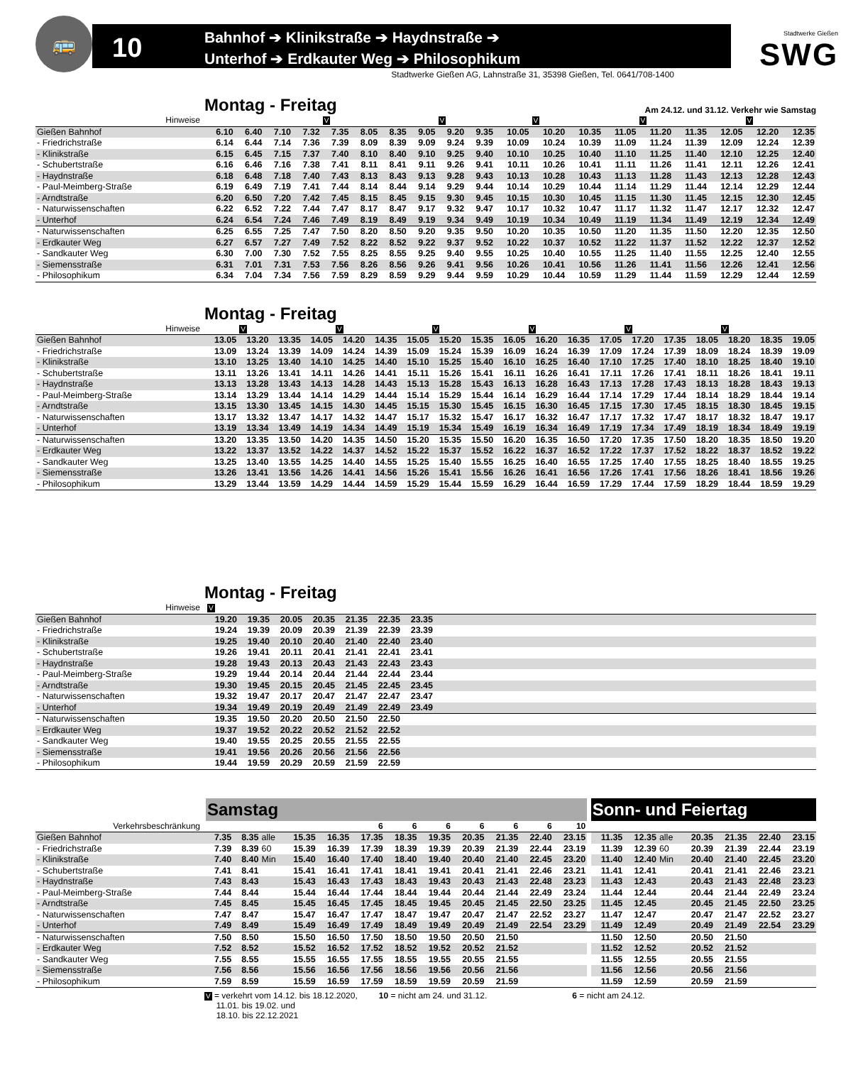🚌
10
Bahnhof ➔ Klinikstraße ➔ Haydnstraße ➔
Unterhof ➔ Erdkauter Weg ➔ Philosophikum
Stadtwerke Gießen
SWG
Stadtwerke Gießen AG, Lahnstraße 31, 35398 Gießen, Tel. 0641/708-1400
Montag - Freitag
Am 24.12. und 31.12. Verkehr wie Samstag
| Hinweise | | | | | V | | | | V | | | V | | | V | | | V | |
| Gießen Bahnhof | 6.10 | 6.40 | 7.10 | 7.32 | 7.35 | 8.05 | 8.35 | 9.05 | 9.20 | 9.35 | 10.05 | 10.20 | 10.35 | 11.05 | 11.20 | 11.35 | 12.05 | 12.20 | 12.35 |
| - Friedrichstraße | 6.14 | 6.44 | 7.14 | 7.36 | 7.39 | 8.09 | 8.39 | 9.09 | 9.24 | 9.39 | 10.09 | 10.24 | 10.39 | 11.09 | 11.24 | 11.39 | 12.09 | 12.24 | 12.39 |
| - Klinikstraße | 6.15 | 6.45 | 7.15 | 7.37 | 7.40 | 8.10 | 8.40 | 9.10 | 9.25 | 9.40 | 10.10 | 10.25 | 10.40 | 11.10 | 11.25 | 11.40 | 12.10 | 12.25 | 12.40 |
| - Schubertstraße | 6.16 | 6.46 | 7.16 | 7.38 | 7.41 | 8.11 | 8.41 | 9.11 | 9.26 | 9.41 | 10.11 | 10.26 | 10.41 | 11.11 | 11.26 | 11.41 | 12.11 | 12.26 | 12.41 |
| - Haydnstraße | 6.18 | 6.48 | 7.18 | 7.40 | 7.43 | 8.13 | 8.43 | 9.13 | 9.28 | 9.43 | 10.13 | 10.28 | 10.43 | 11.13 | 11.28 | 11.43 | 12.13 | 12.28 | 12.43 |
| - Paul-Meimberg-Straße | 6.19 | 6.49 | 7.19 | 7.41 | 7.44 | 8.14 | 8.44 | 9.14 | 9.29 | 9.44 | 10.14 | 10.29 | 10.44 | 11.14 | 11.29 | 11.44 | 12.14 | 12.29 | 12.44 |
| - Arndtstraße | 6.20 | 6.50 | 7.20 | 7.42 | 7.45 | 8.15 | 8.45 | 9.15 | 9.30 | 9.45 | 10.15 | 10.30 | 10.45 | 11.15 | 11.30 | 11.45 | 12.15 | 12.30 | 12.45 |
| - Naturwissenschaften | 6.22 | 6.52 | 7.22 | 7.44 | 7.47 | 8.17 | 8.47 | 9.17 | 9.32 | 9.47 | 10.17 | 10.32 | 10.47 | 11.17 | 11.32 | 11.47 | 12.17 | 12.32 | 12.47 |
| - Unterhof | 6.24 | 6.54 | 7.24 | 7.46 | 7.49 | 8.19 | 8.49 | 9.19 | 9.34 | 9.49 | 10.19 | 10.34 | 10.49 | 11.19 | 11.34 | 11.49 | 12.19 | 12.34 | 12.49 |
| - Naturwissenschaften | 6.25 | 6.55 | 7.25 | 7.47 | 7.50 | 8.20 | 8.50 | 9.20 | 9.35 | 9.50 | 10.20 | 10.35 | 10.50 | 11.20 | 11.35 | 11.50 | 12.20 | 12.35 | 12.50 |
| - Erdkauter Weg | 6.27 | 6.57 | 7.27 | 7.49 | 7.52 | 8.22 | 8.52 | 9.22 | 9.37 | 9.52 | 10.22 | 10.37 | 10.52 | 11.22 | 11.37 | 11.52 | 12.22 | 12.37 | 12.52 |
| - Sandkauter Weg | 6.30 | 7.00 | 7.30 | 7.52 | 7.55 | 8.25 | 8.55 | 9.25 | 9.40 | 9.55 | 10.25 | 10.40 | 10.55 | 11.25 | 11.40 | 11.55 | 12.25 | 12.40 | 12.55 |
| - Siemensstraße | 6.31 | 7.01 | 7.31 | 7.53 | 7.56 | 8.26 | 8.56 | 9.26 | 9.41 | 9.56 | 10.26 | 10.41 | 10.56 | 11.26 | 11.41 | 11.56 | 12.26 | 12.41 | 12.56 |
| - Philosophikum | 6.34 | 7.04 | 7.34 | 7.56 | 7.59 | 8.29 | 8.59 | 9.29 | 9.44 | 9.59 | 10.29 | 10.44 | 10.59 | 11.29 | 11.44 | 11.59 | 12.29 | 12.44 | 12.59 |
Montag - Freitag
| Hinweise | | V | | | V | | | V | | | V | | | V | | | V | | |
| Gießen Bahnhof | 13.05 | 13.20 | 13.35 | 14.05 | 14.20 | 14.35 | 15.05 | 15.20 | 15.35 | 16.05 | 16.20 | 16.35 | 17.05 | 17.20 | 17.35 | 18.05 | 18.20 | 18.35 | 19.05 |
| - Friedrichstraße | 13.09 | 13.24 | 13.39 | 14.09 | 14.24 | 14.39 | 15.09 | 15.24 | 15.39 | 16.09 | 16.24 | 16.39 | 17.09 | 17.24 | 17.39 | 18.09 | 18.24 | 18.39 | 19.09 |
| - Klinikstraße | 13.10 | 13.25 | 13.40 | 14.10 | 14.25 | 14.40 | 15.10 | 15.25 | 15.40 | 16.10 | 16.25 | 16.40 | 17.10 | 17.25 | 17.40 | 18.10 | 18.25 | 18.40 | 19.10 |
| - Schubertstraße | 13.11 | 13.26 | 13.41 | 14.11 | 14.26 | 14.41 | 15.11 | 15.26 | 15.41 | 16.11 | 16.26 | 16.41 | 17.11 | 17.26 | 17.41 | 18.11 | 18.26 | 18.41 | 19.11 |
| - Haydnstraße | 13.13 | 13.28 | 13.43 | 14.13 | 14.28 | 14.43 | 15.13 | 15.28 | 15.43 | 16.13 | 16.28 | 16.43 | 17.13 | 17.28 | 17.43 | 18.13 | 18.28 | 18.43 | 19.13 |
| - Paul-Meimberg-Straße | 13.14 | 13.29 | 13.44 | 14.14 | 14.29 | 14.44 | 15.14 | 15.29 | 15.44 | 16.14 | 16.29 | 16.44 | 17.14 | 17.29 | 17.44 | 18.14 | 18.29 | 18.44 | 19.14 |
| - Arndtstraße | 13.15 | 13.30 | 13.45 | 14.15 | 14.30 | 14.45 | 15.15 | 15.30 | 15.45 | 16.15 | 16.30 | 16.45 | 17.15 | 17.30 | 17.45 | 18.15 | 18.30 | 18.45 | 19.15 |
| - Naturwissenschaften | 13.17 | 13.32 | 13.47 | 14.17 | 14.32 | 14.47 | 15.17 | 15.32 | 15.47 | 16.17 | 16.32 | 16.47 | 17.17 | 17.32 | 17.47 | 18.17 | 18.32 | 18.47 | 19.17 |
| - Unterhof | 13.19 | 13.34 | 13.49 | 14.19 | 14.34 | 14.49 | 15.19 | 15.34 | 15.49 | 16.19 | 16.34 | 16.49 | 17.19 | 17.34 | 17.49 | 18.19 | 18.34 | 18.49 | 19.19 |
| - Naturwissenschaften | 13.20 | 13.35 | 13.50 | 14.20 | 14.35 | 14.50 | 15.20 | 15.35 | 15.50 | 16.20 | 16.35 | 16.50 | 17.20 | 17.35 | 17.50 | 18.20 | 18.35 | 18.50 | 19.20 |
| - Erdkauter Weg | 13.22 | 13.37 | 13.52 | 14.22 | 14.37 | 14.52 | 15.22 | 15.37 | 15.52 | 16.22 | 16.37 | 16.52 | 17.22 | 17.37 | 17.52 | 18.22 | 18.37 | 18.52 | 19.22 |
| - Sandkauter Weg | 13.25 | 13.40 | 13.55 | 14.25 | 14.40 | 14.55 | 15.25 | 15.40 | 15.55 | 16.25 | 16.40 | 16.55 | 17.25 | 17.40 | 17.55 | 18.25 | 18.40 | 18.55 | 19.25 |
| - Siemensstraße | 13.26 | 13.41 | 13.56 | 14.26 | 14.41 | 14.56 | 15.26 | 15.41 | 15.56 | 16.26 | 16.41 | 16.56 | 17.26 | 17.41 | 17.56 | 18.26 | 18.41 | 18.56 | 19.26 |
| - Philosophikum | 13.29 | 13.44 | 13.59 | 14.29 | 14.44 | 14.59 | 15.29 | 15.44 | 15.59 | 16.29 | 16.44 | 16.59 | 17.29 | 17.44 | 17.59 | 18.29 | 18.44 | 18.59 | 19.29 |
Montag - Freitag
| Hinweise | V | | | | | | | |
| Gießen Bahnhof | 19.20 | 19.35 | 20.05 | 20.35 | 21.35 | 22.35 | 23.35 | |
| - Friedrichstraße | 19.24 | 19.39 | 20.09 | 20.39 | 21.39 | 22.39 | 23.39 | |
| - Klinikstraße | 19.25 | 19.40 | 20.10 | 20.40 | 21.40 | 22.40 | 23.40 | |
| - Schubertstraße | 19.26 | 19.41 | 20.11 | 20.41 | 21.41 | 22.41 | 23.41 | |
| - Haydnstraße | 19.28 | 19.43 | 20.13 | 20.43 | 21.43 | 22.43 | 23.43 | |
| - Paul-Meimberg-Straße | 19.29 | 19.44 | 20.14 | 20.44 | 21.44 | 22.44 | 23.44 | |
| - Arndtstraße | 19.30 | 19.45 | 20.15 | 20.45 | 21.45 | 22.45 | 23.45 | |
| - Naturwissenschaften | 19.32 | 19.47 | 20.17 | 20.47 | 21.47 | 22.47 | 23.47 | |
| - Unterhof | 19.34 | 19.49 | 20.19 | 20.49 | 21.49 | 22.49 | 23.49 | |
| - Naturwissenschaften | 19.35 | 19.50 | 20.20 | 20.50 | 21.50 | 22.50 | | |
| - Erdkauter Weg | 19.37 | 19.52 | 20.22 | 20.52 | 21.52 | 22.52 | | |
| - Sandkauter Weg | 19.40 | 19.55 | 20.25 | 20.55 | 21.55 | 22.55 | | |
| - Siemensstraße | 19.41 | 19.56 | 20.26 | 20.56 | 21.56 | 22.56 | | |
| - Philosophikum | 19.44 | 19.59 | 20.29 | 20.59 | 21.59 | 22.59 | | |
| | Samstag | | | | | | | | | | | | | Sonn- und Feiertag | | | | | | |
| Verkehrsbeschränkung | | | | | | 6 | 6 | 6 | 6 | 6 | 6 | 10 | | | | | | | | |
| Gießen Bahnhof | 7.35 | 8.35 | alle | 15.35 | 16.35 | 17.35 | 18.35 | 19.35 | 20.35 | 21.35 | 22.40 | 23.15 | | 11.35 | 12.35 | alle | 20.35 | 21.35 | 22.40 | 23.15 |
| - Friedrichstraße | 7.39 | 8.39 | 60 | 15.39 | 16.39 | 17.39 | 18.39 | 19.39 | 20.39 | 21.39 | 22.44 | 23.19 | | 11.39 | 12.39 | 60 | 20.39 | 21.39 | 22.44 | 23.19 |
| - Klinikstraße | 7.40 | 8.40 | Min | 15.40 | 16.40 | 17.40 | 18.40 | 19.40 | 20.40 | 21.40 | 22.45 | 23.20 | | 11.40 | 12.40 | Min | 20.40 | 21.40 | 22.45 | 23.20 |
| - Schubertstraße | 7.41 | 8.41 | | 15.41 | 16.41 | 17.41 | 18.41 | 19.41 | 20.41 | 21.41 | 22.46 | 23.21 | | 11.41 | 12.41 | | 20.41 | 21.41 | 22.46 | 23.21 |
| - Haydnstraße | 7.43 | 8.43 | | 15.43 | 16.43 | 17.43 | 18.43 | 19.43 | 20.43 | 21.43 | 22.48 | 23.23 | | 11.43 | 12.43 | | 20.43 | 21.43 | 22.48 | 23.23 |
| - Paul-Meimberg-Straße | 7.44 | 8.44 | | 15.44 | 16.44 | 17.44 | 18.44 | 19.44 | 20.44 | 21.44 | 22.49 | 23.24 | | 11.44 | 12.44 | | 20.44 | 21.44 | 22.49 | 23.24 |
| - Arndtstraße | 7.45 | 8.45 | | 15.45 | 16.45 | 17.45 | 18.45 | 19.45 | 20.45 | 21.45 | 22.50 | 23.25 | | 11.45 | 12.45 | | 20.45 | 21.45 | 22.50 | 23.25 |
| - Naturwissenschaften | 7.47 | 8.47 | | 15.47 | 16.47 | 17.47 | 18.47 | 19.47 | 20.47 | 21.47 | 22.52 | 23.27 | | 11.47 | 12.47 | | 20.47 | 21.47 | 22.52 | 23.27 |
| - Unterhof | 7.49 | 8.49 | | 15.49 | 16.49 | 17.49 | 18.49 | 19.49 | 20.49 | 21.49 | 22.54 | 23.29 | | 11.49 | 12.49 | | 20.49 | 21.49 | 22.54 | 23.29 |
| - Naturwissenschaften | 7.50 | 8.50 | | 15.50 | 16.50 | 17.50 | 18.50 | 19.50 | 20.50 | 21.50 | | | | 11.50 | 12.50 | | 20.50 | 21.50 | | |
| - Erdkauter Weg | 7.52 | 8.52 | | 15.52 | 16.52 | 17.52 | 18.52 | 19.52 | 20.52 | 21.52 | | | | 11.52 | 12.52 | | 20.52 | 21.52 | | |
| - Sandkauter Weg | 7.55 | 8.55 | | 15.55 | 16.55 | 17.55 | 18.55 | 19.55 | 20.55 | 21.55 | | | | 11.55 | 12.55 | | 20.55 | 21.55 | | |
| - Siemensstraße | 7.56 | 8.56 | | 15.56 | 16.56 | 17.56 | 18.56 | 19.56 | 20.56 | 21.56 | | | | 11.56 | 12.56 | | 20.56 | 21.56 | | |
| - Philosophikum | 7.59 | 8.59 | | 15.59 | 16.59 | 17.59 | 18.59 | 19.59 | 20.59 | 21.59 | | | | 11.59 | 12.59 | | 20.59 | 21.59 | | |
V = verkehrt vom 14.12. bis 18.12.2020,
11.01. bis 19.02. und
18.10. bis 22.12.2021
10 = nicht am 24. und 31.12. 6 = nicht am 24.12.